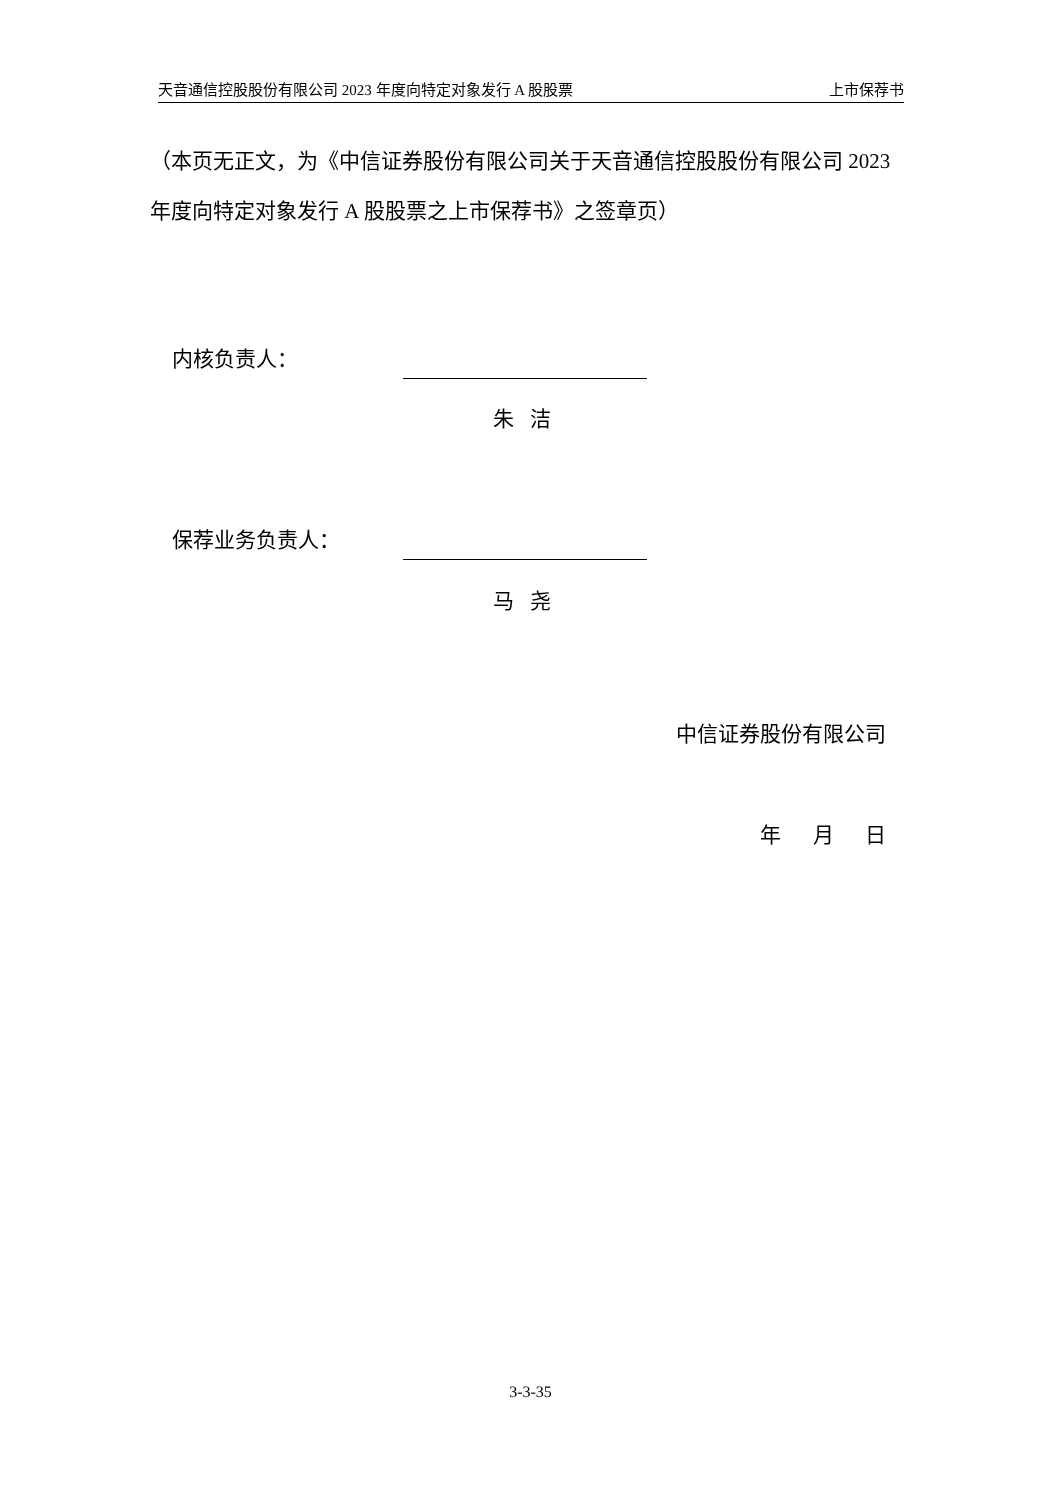天音通信控股股份有限公司 2023 年度向特定对象发行 A 股股票 上市保荐书
（本页无正文，为《中信证券股份有限公司关于天音通信控股股份有限公司 2023 年度向特定对象发行 A 股股票之上市保荐书》之签章页）
内核负责人：
朱 洁
保荐业务负责人：
马 尧
中信证券股份有限公司
年 月 日
3-3-35